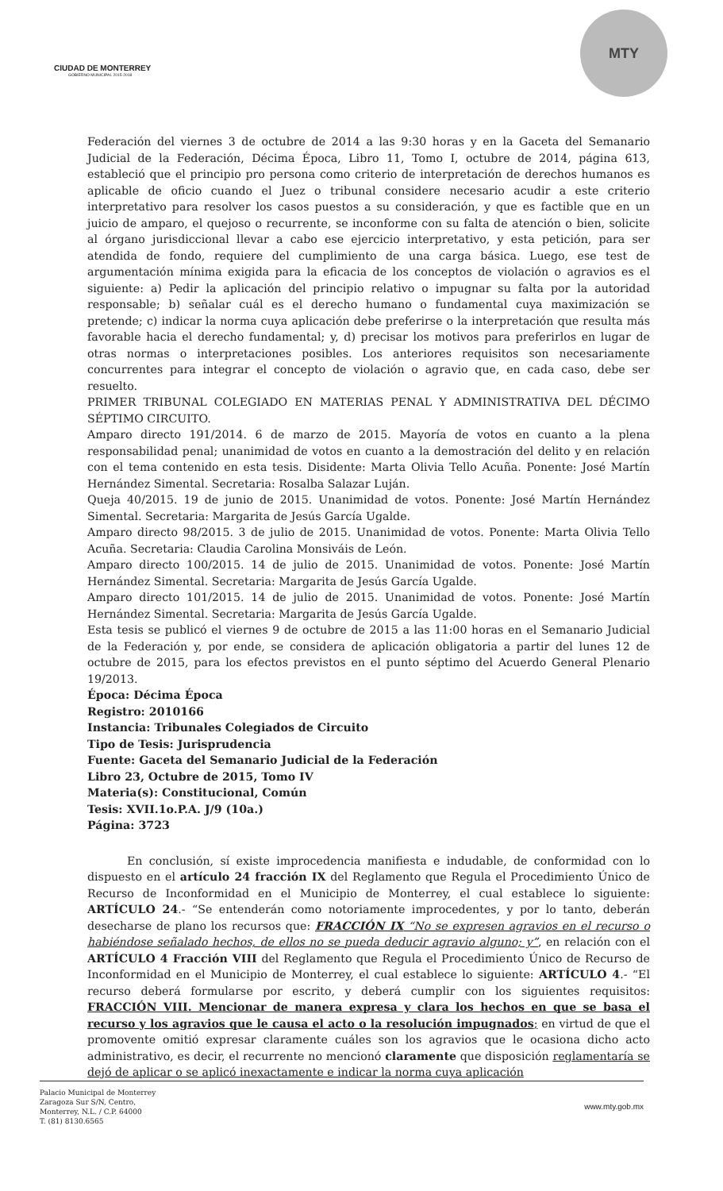CIUDAD DE MONTERREY
GOBIERNO MUNICIPAL 2015-2018
MTY
Federación del viernes 3 de octubre de 2014 a las 9:30 horas y en la Gaceta del Semanario Judicial de la Federación, Décima Época, Libro 11, Tomo I, octubre de 2014, página 613, estableció que el principio pro persona como criterio de interpretación de derechos humanos es aplicable de oficio cuando el Juez o tribunal considere necesario acudir a este criterio interpretativo para resolver los casos puestos a su consideración, y que es factible que en un juicio de amparo, el quejoso o recurrente, se inconforme con su falta de atención o bien, solicite al órgano jurisdiccional llevar a cabo ese ejercicio interpretativo, y esta petición, para ser atendida de fondo, requiere del cumplimiento de una carga básica. Luego, ese test de argumentación mínima exigida para la eficacia de los conceptos de violación o agravios es el siguiente: a) Pedir la aplicación del principio relativo o impugnar su falta por la autoridad responsable; b) señalar cuál es el derecho humano o fundamental cuya maximización se pretende; c) indicar la norma cuya aplicación debe preferirse o la interpretación que resulta más favorable hacia el derecho fundamental; y, d) precisar los motivos para preferirlos en lugar de otras normas o interpretaciones posibles. Los anteriores requisitos son necesariamente concurrentes para integrar el concepto de violación o agravio que, en cada caso, debe ser resuelto.
PRIMER TRIBUNAL COLEGIADO EN MATERIAS PENAL Y ADMINISTRATIVA DEL DÉCIMO SÉPTIMO CIRCUITO.
Amparo directo 191/2014. 6 de marzo de 2015. Mayoría de votos en cuanto a la plena responsabilidad penal; unanimidad de votos en cuanto a la demostración del delito y en relación con el tema contenido en esta tesis. Disidente: Marta Olivia Tello Acuña. Ponente: José Martín Hernández Simental. Secretaria: Rosalba Salazar Luján.
Queja 40/2015. 19 de junio de 2015. Unanimidad de votos. Ponente: José Martín Hernández Simental. Secretaria: Margarita de Jesús García Ugalde.
Amparo directo 98/2015. 3 de julio de 2015. Unanimidad de votos. Ponente: Marta Olivia Tello Acuña. Secretaria: Claudia Carolina Monsiváis de León.
Amparo directo 100/2015. 14 de julio de 2015. Unanimidad de votos. Ponente: José Martín Hernández Simental. Secretaria: Margarita de Jesús García Ugalde.
Amparo directo 101/2015. 14 de julio de 2015. Unanimidad de votos. Ponente: José Martín Hernández Simental. Secretaria: Margarita de Jesús García Ugalde.
Esta tesis se publicó el viernes 9 de octubre de 2015 a las 11:00 horas en el Semanario Judicial de la Federación y, por ende, se considera de aplicación obligatoria a partir del lunes 12 de octubre de 2015, para los efectos previstos en el punto séptimo del Acuerdo General Plenario 19/2013.
Época: Décima Época
Registro: 2010166
Instancia: Tribunales Colegiados de Circuito
Tipo de Tesis: Jurisprudencia
Fuente: Gaceta del Semanario Judicial de la Federación
Libro 23, Octubre de 2015, Tomo IV
Materia(s): Constitucional, Común
Tesis: XVII.1o.P.A. J/9 (10a.)
Página: 3723
En conclusión, sí existe improcedencia manifiesta e indudable, de conformidad con lo dispuesto en el artículo 24 fracción IX del Reglamento que Regula el Procedimiento Único de Recurso de Inconformidad en el Municipio de Monterrey, el cual establece lo siguiente: ARTÍCULO 24.- “Se entenderán como notoriamente improcedentes, y por lo tanto, deberán desecharse de plano los recursos que: FRACCIÓN IX “No se expresen agravios en el recurso o habiéndose señalado hechos, de ellos no se pueda deducir agravio alguno; y”, en relación con el ARTÍCULO 4 Fracción VIII del Reglamento que Regula el Procedimiento Único de Recurso de Inconformidad en el Municipio de Monterrey, el cual establece lo siguiente: ARTÍCULO 4.- “El recurso deberá formularse por escrito, y deberá cumplir con los siguientes requisitos: FRACCIÓN VIII. Mencionar de manera expresa y clara los hechos en que se basa el recurso y los agravios que le causa el acto o la resolución impugnados; en virtud de que el promovente omitió expresar claramente cuáles son los agravios que le ocasiona dicho acto administrativo, es decir, el recurrente no mencionó claramente que disposición reglamentaría se dejó de aplicar o se aplicó inexactamente e indicar la norma cuya aplicación
Palacio Municipal de Monterrey
Zaragoza Sur S/N, Centro,
Monterrey, N.L. / C.P. 64000
T. (81) 8130.6565
www.mty.gob.mx